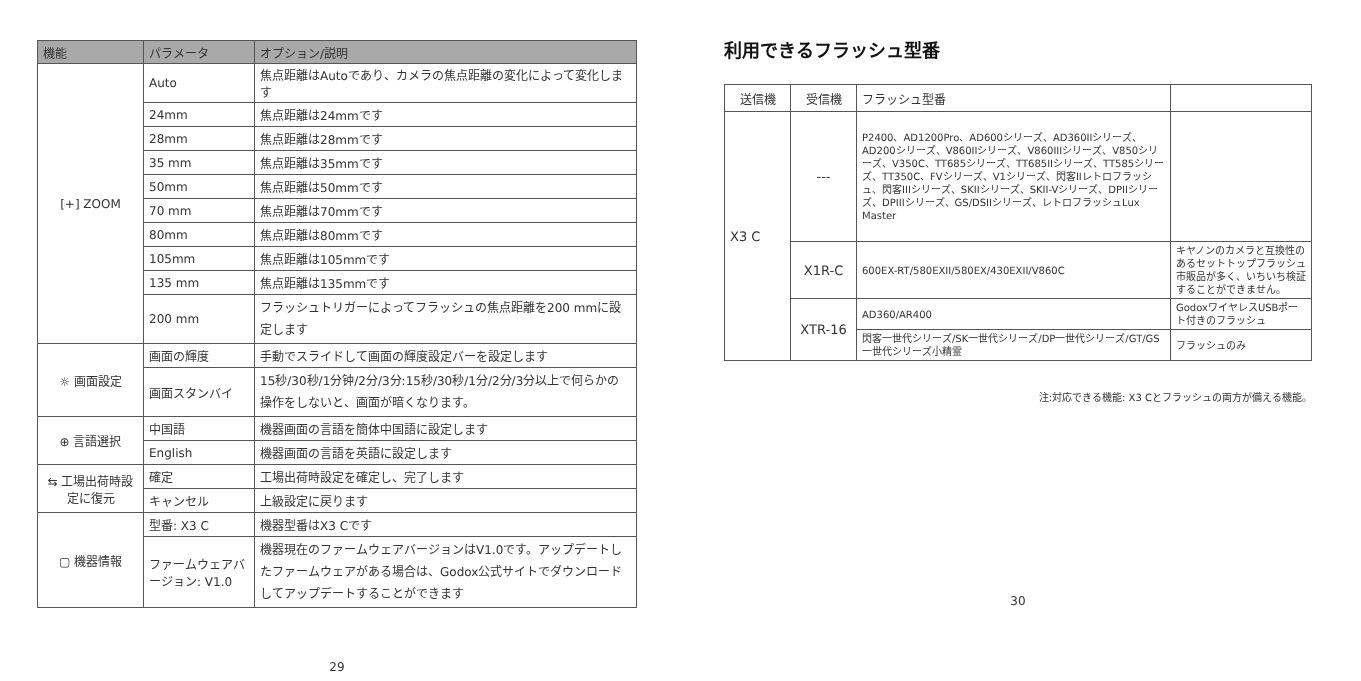| 機能 | パラメータ | オプション/説明 |
| --- | --- | --- |
| [+] ZOOM | Auto | 焦点距離はAutoであり、カメラの焦点距離の変化によって変化します |
| | 24mm | 焦点距離は24mmです |
| | 28mm | 焦点距離は28mmです |
| | 35 mm | 焦点距離は35mmです |
| | 50mm | 焦点距離は50mmです |
| | 70 mm | 焦点距離は70mmです |
| | 80mm | 焦点距離は80mmです |
| | 105mm | 焦点距離は105mmです |
| | 135 mm | 焦点距離は135mmです |
| | 200 mm | フラッシュトリガーによってフラッシュの焦点距離を200 mmに設定します |
| ☼ 画面設定 | 画面の輝度 | 手動でスライドして画面の輝度設定バーを設定します |
| | 画面スタンバイ | 15秒/30秒/1分钟/2分/3分:15秒/30秒/1分/2分/3分以上で何らかの操作をしないと、画面が暗くなります。 |
| ⊕ 言語選択 | 中国語 | 機器画面の言語を簡体中国語に設定します |
| | English | 機器画面の言語を英語に設定します |
| ⇆ 工場出荷時設定に復元 | 確定 | 工場出荷時設定を確定し、完了します |
| | キャンセル | 上級設定に戻ります |
| ▢ 機器情報 | 型番: X3 C | 機器型番はX3 Cです |
| | ファームウェアバージョン: V1.0 | 機器現在のファームウェアバージョンはV1.0です。アップデートしたファームウェアがある場合は、Godox公式サイトでダウンロードしてアップデートすることができます |
29
利用できるフラッシュ型番
| 送信機 | 受信機 | フラッシュ型番 | |
| --- | --- | --- | --- |
| X3 C | --- | P2400、AD1200Pro、AD600シリーズ、AD360IIシリーズ、AD200シリーズ、V860IIシリーズ、V860IIIシリーズ、V850シリーズ、V350C、TT685シリーズ、TT685IIシリーズ、TT585シリーズ、TT350C、FVシリーズ、V1シリーズ、閃客IIレトロフラッシュ、閃客IIIシリーズ、SKIIシリーズ、SKII-Vシリーズ、DPIIシリーズ、DPIIIシリーズ、GS/DSIIシリーズ、レトロフラッシュLux Master | |
| | X1R-C | 600EX-RT/580EXII/580EX/430EXII/V860C | キヤノンのカメラと互換性のあるセットトップフラッシュ市販品が多く、いちいち検証することができません。 |
| | XTR-16 | AD360/AR400 | GodoxワイヤレスUSBポート付きのフラッシュ |
| | | 閃客一世代シリーズ/SK一世代シリーズ/DP一世代シリーズ/GT/GS一世代シリーズ小精霊 | フラッシュのみ |
注:対応できる機能: X3 Cとフラッシュの両方が備える機能。
30